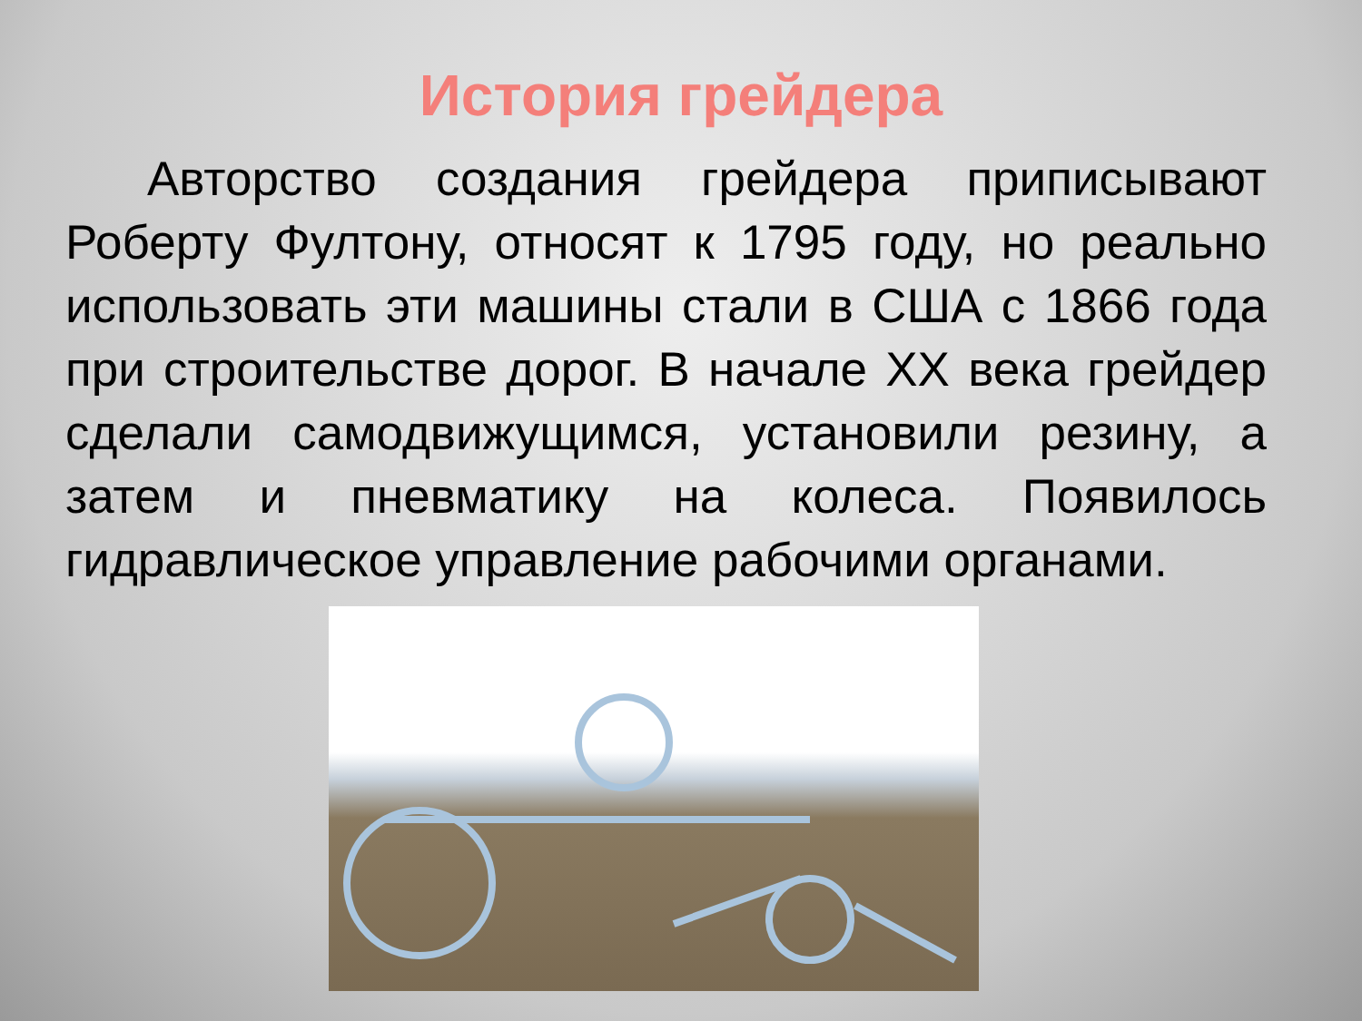История грейдера
Авторство создания грейдера приписывают Роберту Фултону, относят к 1795 году, но реально использовать эти машины стали в США с 1866 года при строительстве дорог. В начале XX века грейдер сделали самодвижущимся, установили резину, а затем и пневматику на колеса. Появилось гидравлическое управление рабочими органами.